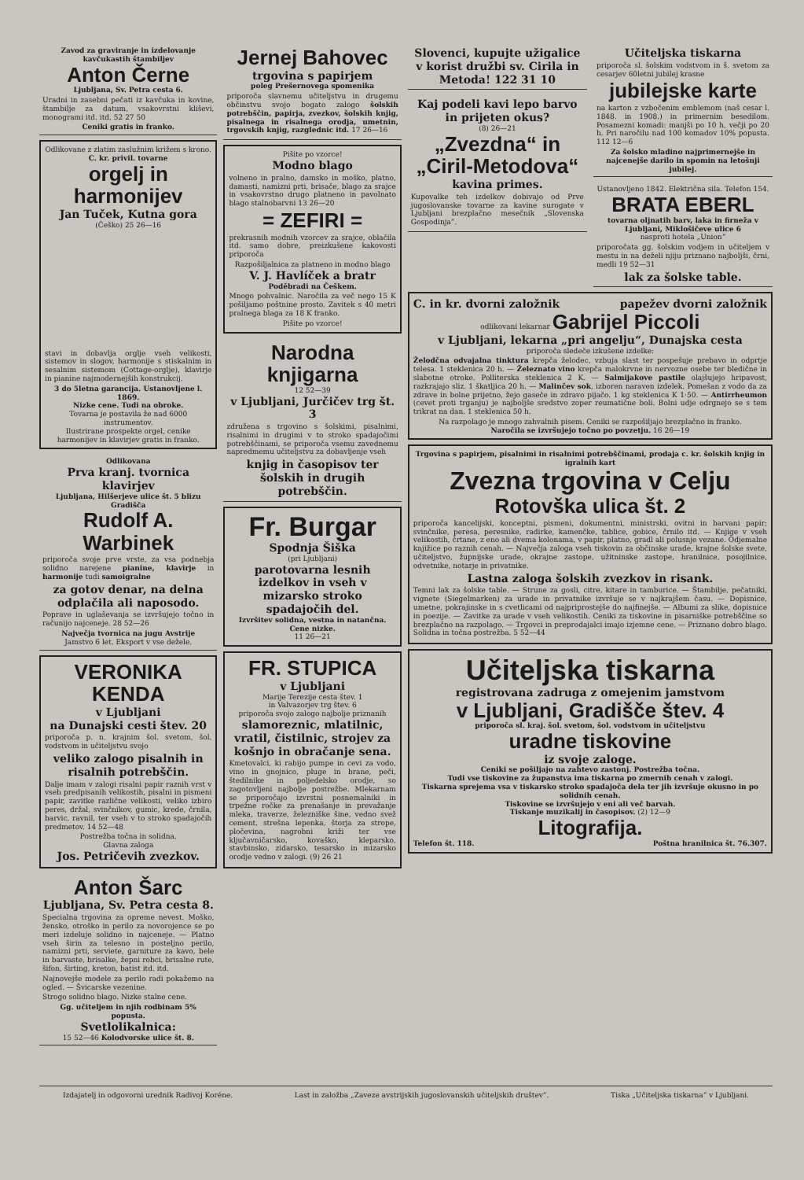Zavod za graviranje in izdelovanje kavčukastih štambiljev
Anton Černe
Ljubljana, Sv. Petra cesta 6.
Uradni in zasebni pečati iz kavčuka in kovine, štambilje za datum, vsakovrstni kliševi, monogrami itd. itd. 52 27 50
Ceniki gratis in franko.
Odlikovane z zlatim zaslužnim križem s krono.
C. kr. privil. tovarne
orgelj in harmonijev
Jan Tuček, Kutna gora
(Češko) 25 26—16
stavi in dobavlja orglje vseh velikosti, sistemov in slogov, harmonije s stiskalnim in sesalnim sistemom (Cottage-orglje), klavirje in pianine najmodernejših konstrukcij.
3 do 5letna garancija. Ustanovljene l. 1869.
Nizke cene. Tudi na obroke.
Tovarna je postavila že nad 6000 instrumentov.
Ilustrirane prospekte orgel, cenike harmonijev in klavirjev gratis in franko.
Odlikovana
Prva kranj. tvornica klavirjev
Ljubljana, Hilšerjeve ulice št. 5 blizu Gradišča
Rudolf A. Warbinek
priporoča svoje prve vrste, za vsa podnebja solidno narejene pianine, klavirje in harmonije tudi samoigralne
za gotov denar, na delna odplačila ali naposodo.
Poprave in uglaševanja se izvršujejo točno in računijo najceneje. 28 52—26
Največja tvornica na jugu Avstrije
Jamstvo 6 let. Eksport v vse dežele.
VERONIKA KENDA
v Ljubljani
na Dunajski cesti štev. 20
priporoča p. n. krajnim šol. svetom, šol. vodstvom in učiteljstvu svojo
veliko zalogo pisalnih in risalnih potrebščin.
Dalje imam v zalogi risalni papir raznih vrst v vseh predpisanih velikostih, pisalni in pismeni papir, zavitke različne velikosti, veliko izbiro peres, držal, svinčnikov, gumic, krede, črnila, barvic, ravnil, ter vseh v to stroko spadajočih predmetov. 14 52—48
Postrežba točna in solidna.
Glavna zaloga
Jos. Petričevih zvezkov.
Anton Šarc
Ljubljana, Sv. Petra cesta 8.
Specialna trgovina za opreme nevest. Moško, žensko, otroško in perilo za novorojence se po meri izdeluje solidno in najceneje. — Platno vseh širin za telesno in posteljno perilo, namizni prti, serviete, garniture za kavo, bele in barvaste, brisalke, žepni robci, brisalne rute, šifon, širting, kreton, batist itd. itd.
Najnovejše modele za perilo radi pokažemo na ogled. — Švicarske vezenine.
Strogo solidno blago. Nizke stalne cene.
Gg. učiteljem in njih rodbinam 5% popusta.
Svetlolikalnica:
15 52—46 Kolodvorske ulice št. 8.
Jernej Bahovec
trgovina s papirjem
poleg Prešernovega spomenika
priporoča slavnemu učiteljstvu in drugemu občinstvu svojo bogato zalogo šolskih potrebščin, papirja, zvezkov, šolskih knjig, pisalnega in risalnega orodja, umetnin, trgovskih knjig, razglednic itd. 17 26—16
Pišite po vzorce!
Modno blago
volneno in pralno, damsko in moško, platno, damasti, namizni prti, brisače, blago za srajce in vsakovrstno drugo platneno in pavolnato blago stalnobarvni 13 26—20
= ZEFIRI =
prekrasnih modnih vzorcev za srajce, oblačila itd. samo dobre, preizkušene kakovosti priporoča
Razpošiljalnica za platneno in modno blago
V. J. Havlíček a bratr
Poděbradi na Češkem.
Mnogo pohvalnic. Naročila za več nego 15 K pošiljamo poštnine prosto. Zavitek s 40 metri pralnega blaga za 18 K franko.
Pišite po vzorce!
Narodna knjigarna
12 52—39
v Ljubljani, Jurčičev trg št. 3
združena s trgovino s šolskimi, pisalnimi, risalnimi in drugimi v to stroko spadajočimi potrebščinami, se priporoča vsemu zavednemu napredmemu učiteljstvu za dobavljenje vseh
knjig in časopisov ter šolskih in drugih potrebščin.
Fr. Burgar
Spodnja Šiška
(pri Ljubljani)
parotovarna lesnih izdelkov in vseh v mizarsko stroko spadajočih del.
Izvršitev solidna, vestna in natančna. Cene nizke.
11 26—21
FR. STUPICA
v Ljubljani
Marije Terezije cesta štev. 1
in Valvazorjev trg štev. 6
priporoča svojo zalogo najbolje priznanih
slamoreznic, mlatilnic, vratil, čistilnic, strojev za košnjo in obračanje sena.
Kmetovalci, ki rabijo pumpe in cevi za vodo, vino in gnojnico, pluge in brane, peči, štedilnike in poljedelsko orodje, so zagotovljeni najbolje postrežbe. Mlekarnam se priporočajo izvrstni posnemalniki in trpežne ročke za prenašanje in prevažanje mleka, traverze, železniške šine, vedno svež cement, strešna lepenka, štorja za strope, pločevina, nagrobni križi ter vse ključavničarsko, kovaško, kleparsko, stavbinsko, zidarsko, tesarsko in mizarsko orodje vedno v zalogi. (9) 26 21
Slovenci, kupujte užigalice v korist družbi sv. Cirila in Metoda! 122 31 10
Kaj podeli kavi lepo barvo in prijeten okus?
(8) 26—21
„Zvezdna“ in „Ciril-Metodova“
kavina primes.
Kupovalke teh izdelkov dobivajo od Prve jugoslovanske tovarne za kavine surogate v Ljubljani brezplačno mesečnik „Slovenska Gospodinja“.
Učiteljska tiskarna
priporoča sl. šolskim vodstvom in š. svetom za cesarjev 60letni jubilej krasne
jubilejske karte
na karton z vzbočenim emblemom (naš cesar l. 1848. in 1908.) in primernim besedilom. Posamezni komadi: manjši po 10 h, večji po 20 h. Pri naročilu nad 100 komadov 10% popusta. 112 12—6
Za šolsko mladino najprimernejše in najcenejše darilo in spomin na letošnji jubilej.
Ustanovljeno 1842. Električna sila. Telefon 154.
BRATA EBERL
tovarna oljnatih barv, laka in firneža v Ljubljani, Miklošičeve ulice 6
nasproti hotela „Union“
priporočata gg. šolskim vodjem in učiteljem v mestu in na deželi njiju priznano najboljši, črni, medli 19 52—31
lak za šolske table.
C. in kr. dvorni založnik papežev dvorni založnik
odlikovani lekarnar Gabrijel Piccoli
v Ljubljani, lekarna „pri angelju“, Dunajska cesta
priporoča sledeče izkušene izdelke:
Želodčna odvajalna tinktura krepča želodec, vzbuja slast ter pospešuje prebavo in odprtje telesa. 1 steklenica 20 h. — Železnato vino krepča malokrvne in nervozne osebe ter bledične in slabotne otroke. Polliterska steklenica 2 K. — Salmijakove pastile olajšujejo hripavost, razkrajajo sliz. 1 škatljica 20 h. — Malinčev sok, izboren naraven izdelek. Pomešan z vodo da za zdrave in bolne prijetno, žejo gaseče in zdravo pijačo. 1 kg steklenica K 1·50. — Antirrheumon (cevet proti trganju) je najboljše sredstvo zoper reumatične boli. Bolni udje odrgnejo se s tem trikrat na dan. 1 steklenica 50 h.
Na razpolago je mnogo zahvalnih pisem. Ceniki se razpošiljajo brezplačno in franko.
Naročila se izvršujejo točno po povzetju. 16 26—19
Trgovina s papirjem, pisalnimi in risalnimi potrebščinami, prodaja c. kr. šolskih knjig in igralnih kart
Zvezna trgovina v Celju
Rotovška ulica št. 2
priporoča kancelijski, konceptni, pismeni, dokumentni, ministrski, ovitni in barvani papir; svinčnike, peresa, peresnike, radirke, kamenčke, tablice, gobice, črnilo itd. — Knjige v vseh velikostih, črtane, z eno ali dvema kolonama, v papir, platno, gradl ali polusnje vezane. Odjemalne knjižice po raznih cenah. — Največja zaloga vseh tiskovin za občinske urade, krajne šolske svete, učiteljstvo, župnijske urade, okrajne zastope, užitninske zastope, hranilnice, posojilnice, odvetnike, notarje in privatnike.
Lastna zaloga šolskih zvezkov in risank.
Temni lak za šolske table. — Strune za gosli, citre, kitare in tamburice. — Štambilje, pečatniki, vignete (Siegelmarken) za urade in privatnike izvršuje se v najkrajšem času. — Dopisnice, umetne, pokrajinske in s cvetlicami od najpriprostejše do najfinejše. — Albumi za slike, dopisnice in poezije. — Zavitke za urade v vseh velikostih. Ceniki za tiskovine in pisarniške potrebščine so brezplačno na razpolago. — Trgovci in preprodajalci imajo izjemne cene. — Priznano dobro blago. Solidna in točna postrežba. 5 52—44
Učiteljska tiskarna
registrovana zadruga z omejenim jamstvom
v Ljubljani, Gradišče štev. 4
priporoča sl. kraj. šol. svetom, šol. vodstvom in učiteljstvu
uradne tiskovine
iz svoje zaloge.
Ceniki se pošiljajo na zahtevo zastonj. Postrežba točna.
Tudi vse tiskovine za županstva ima tiskarna po zmernih cenah v zalogi.
Tiskarna sprejema vsa v tiskarsko stroko spadajoča dela ter jih izvršuje okusno in po solidnih cenah.
Tiskovine se izvršujejo v eni ali več barvah.
Tiskanje muzikalij in časopisov. (2) 12—9
Litografija.
Telefon št. 118. Poštna hranilnica št. 76.307.
Izdajatelj in odgovorni urednik Radivoj Koréne. Last in založba „Zaveze avstrijskih jugoslovanskih učiteljskih društev“. Tiska „Učiteljska tiskarna“ v Ljubljani.